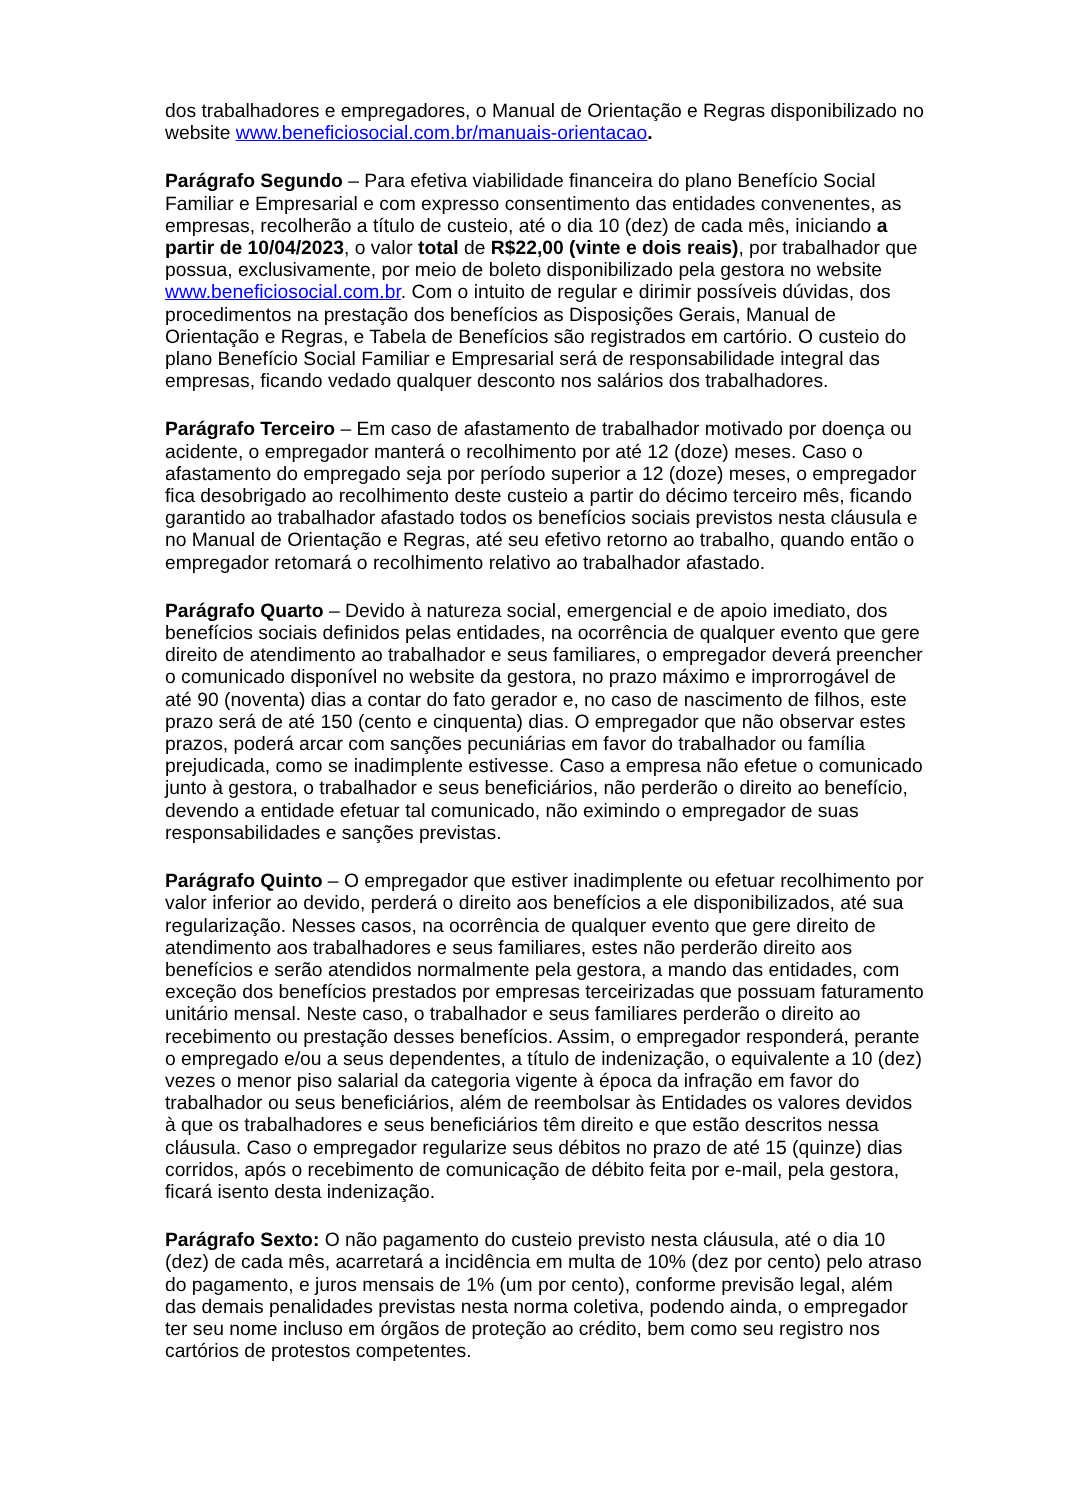dos trabalhadores e empregadores, o Manual de Orientação e Regras disponibilizado no website www.beneficiosocial.com.br/manuais-orientacao.
Parágrafo Segundo – Para efetiva viabilidade financeira do plano Benefício Social Familiar e Empresarial e com expresso consentimento das entidades convenentes, as empresas, recolherão a título de custeio, até o dia 10 (dez) de cada mês, iniciando a partir de 10/04/2023, o valor total de R$22,00 (vinte e dois reais), por trabalhador que possua, exclusivamente, por meio de boleto disponibilizado pela gestora no website www.beneficiosocial.com.br. Com o intuito de regular e dirimir possíveis dúvidas, dos procedimentos na prestação dos benefícios as Disposições Gerais, Manual de Orientação e Regras, e Tabela de Benefícios são registrados em cartório. O custeio do plano Benefício Social Familiar e Empresarial será de responsabilidade integral das empresas, ficando vedado qualquer desconto nos salários dos trabalhadores.
Parágrafo Terceiro – Em caso de afastamento de trabalhador motivado por doença ou acidente, o empregador manterá o recolhimento por até 12 (doze) meses. Caso o afastamento do empregado seja por período superior a 12 (doze) meses, o empregador fica desobrigado ao recolhimento deste custeio a partir do décimo terceiro mês, ficando garantido ao trabalhador afastado todos os benefícios sociais previstos nesta cláusula e no Manual de Orientação e Regras, até seu efetivo retorno ao trabalho, quando então o empregador retomará o recolhimento relativo ao trabalhador afastado.
Parágrafo Quarto – Devido à natureza social, emergencial e de apoio imediato, dos benefícios sociais definidos pelas entidades, na ocorrência de qualquer evento que gere direito de atendimento ao trabalhador e seus familiares, o empregador deverá preencher o comunicado disponível no website da gestora, no prazo máximo e improrrogável de até 90 (noventa) dias a contar do fato gerador e, no caso de nascimento de filhos, este prazo será de até 150 (cento e cinquenta) dias. O empregador que não observar estes prazos, poderá arcar com sanções pecuniárias em favor do trabalhador ou família prejudicada, como se inadimplente estivesse. Caso a empresa não efetue o comunicado junto à gestora, o trabalhador e seus beneficiários, não perderão o direito ao benefício, devendo a entidade efetuar tal comunicado, não eximindo o empregador de suas responsabilidades e sanções previstas.
Parágrafo Quinto – O empregador que estiver inadimplente ou efetuar recolhimento por valor inferior ao devido, perderá o direito aos benefícios a ele disponibilizados, até sua regularização. Nesses casos, na ocorrência de qualquer evento que gere direito de atendimento aos trabalhadores e seus familiares, estes não perderão direito aos benefícios e serão atendidos normalmente pela gestora, a mando das entidades, com exceção dos benefícios prestados por empresas terceirizadas que possuam faturamento unitário mensal. Neste caso, o trabalhador e seus familiares perderão o direito ao recebimento ou prestação desses benefícios. Assim, o empregador responderá, perante o empregado e/ou a seus dependentes, a título de indenização, o equivalente a 10 (dez) vezes o menor piso salarial da categoria vigente à época da infração em favor do trabalhador ou seus beneficiários, além de reembolsar às Entidades os valores devidos à que os trabalhadores e seus beneficiários têm direito e que estão descritos nessa cláusula. Caso o empregador regularize seus débitos no prazo de até 15 (quinze) dias corridos, após o recebimento de comunicação de débito feita por e-mail, pela gestora, ficará isento desta indenização.
Parágrafo Sexto: O não pagamento do custeio previsto nesta cláusula, até o dia 10 (dez) de cada mês, acarretará a incidência em multa de 10% (dez por cento) pelo atraso do pagamento, e juros mensais de 1% (um por cento), conforme previsão legal, além das demais penalidades previstas nesta norma coletiva, podendo ainda, o empregador ter seu nome incluso em órgãos de proteção ao crédito, bem como seu registro nos cartórios de protestos competentes.